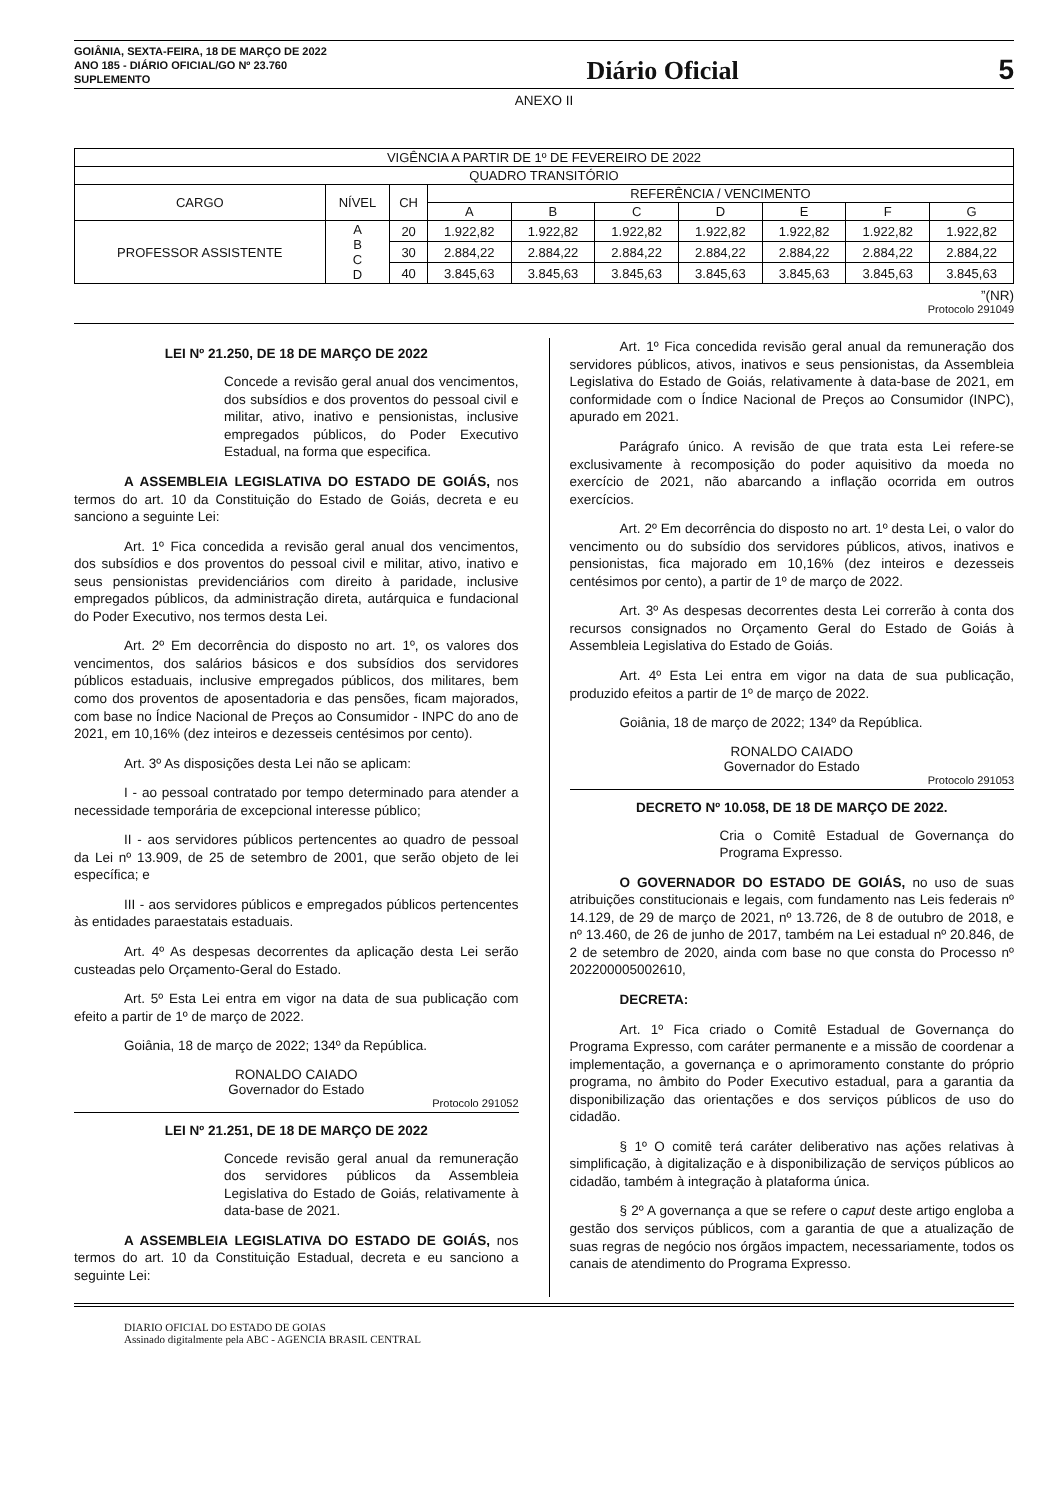GOIÂNIA, SEXTA-FEIRA, 18 DE MARÇO DE 2022
ANO 185 - DIÁRIO OFICIAL/GO Nº 23.760
SUPLEMENTO
Diário Oficial
5
ANEXO II
| VIGÊNCIA A PARTIR DE 1º DE FEVEREIRO DE 2022 | | | | | | | | | |
| QUADRO TRANSITÓRIO | | | | | | | | | |
| CARGO | NÍVEL | CH | REFERÊNCIA / VENCIMENTO | | | | | | |
| | | | A | B | C | D | E | F | G |
| PROFESSOR ASSISTENTE | A B C D | 20 | 1.922,82 | 1.922,82 | 1.922,82 | 1.922,82 | 1.922,82 | 1.922,82 | 1.922,82 |
| | | 30 | 2.884,22 | 2.884,22 | 2.884,22 | 2.884,22 | 2.884,22 | 2.884,22 | 2.884,22 |
| | | 40 | 3.845,63 | 3.845,63 | 3.845,63 | 3.845,63 | 3.845,63 | 3.845,63 | 3.845,63 |
”(NR)
Protocolo 291049
LEI Nº 21.250, DE 18 DE MARÇO DE 2022
Concede a revisão geral anual dos vencimentos, dos subsídios e dos proventos do pessoal civil e militar, ativo, inativo e pensionistas, inclusive empregados públicos, do Poder Executivo Estadual, na forma que especifica.
A ASSEMBLEIA LEGISLATIVA DO ESTADO DE GOIÁS, nos termos do art. 10 da Constituição do Estado de Goiás, decreta e eu sanciono a seguinte Lei:
Art. 1º Fica concedida a revisão geral anual dos vencimentos, dos subsídios e dos proventos do pessoal civil e militar, ativo, inativo e seus pensionistas previdenciários com direito à paridade, inclusive empregados públicos, da administração direta, autárquica e fundacional do Poder Executivo, nos termos desta Lei.
Art. 2º Em decorrência do disposto no art. 1º, os valores dos vencimentos, dos salários básicos e dos subsídios dos servidores públicos estaduais, inclusive empregados públicos, dos militares, bem como dos proventos de aposentadoria e das pensões, ficam majorados, com base no Índice Nacional de Preços ao Consumidor - INPC do ano de 2021, em 10,16% (dez inteiros e dezesseis centésimos por cento).
Art. 3º As disposições desta Lei não se aplicam:
I - ao pessoal contratado por tempo determinado para atender a necessidade temporária de excepcional interesse público;
II - aos servidores públicos pertencentes ao quadro de pessoal da Lei nº 13.909, de 25 de setembro de 2001, que serão objeto de lei específica; e
III - aos servidores públicos e empregados públicos pertencentes às entidades paraestatais estaduais.
Art. 4º As despesas decorrentes da aplicação desta Lei serão custeadas pelo Orçamento-Geral do Estado.
Art. 5º Esta Lei entra em vigor na data de sua publicação com efeito a partir de 1º de março de 2022.
Goiânia, 18 de março de 2022; 134º da República.
RONALDO CAIADO
Governador do Estado
Protocolo 291052
LEI Nº 21.251, DE 18 DE MARÇO DE 2022
Concede revisão geral anual da remuneração dos servidores públicos da Assembleia Legislativa do Estado de Goiás, relativamente à data-base de 2021.
A ASSEMBLEIA LEGISLATIVA DO ESTADO DE GOIÁS, nos termos do art. 10 da Constituição Estadual, decreta e eu sanciono a seguinte Lei:
Art. 1º Fica concedida revisão geral anual da remuneração dos servidores públicos, ativos, inativos e seus pensionistas, da Assembleia Legislativa do Estado de Goiás, relativamente à data-base de 2021, em conformidade com o Índice Nacional de Preços ao Consumidor (INPC), apurado em 2021.
Parágrafo único. A revisão de que trata esta Lei refere-se exclusivamente à recomposição do poder aquisitivo da moeda no exercício de 2021, não abarcando a inflação ocorrida em outros exercícios.
Art. 2º Em decorrência do disposto no art. 1º desta Lei, o valor do vencimento ou do subsídio dos servidores públicos, ativos, inativos e pensionistas, fica majorado em 10,16% (dez inteiros e dezesseis centésimos por cento), a partir de 1º de março de 2022.
Art. 3º As despesas decorrentes desta Lei correrão à conta dos recursos consignados no Orçamento Geral do Estado de Goiás à Assembleia Legislativa do Estado de Goiás.
Art. 4º Esta Lei entra em vigor na data de sua publicação, produzido efeitos a partir de 1º de março de 2022.
Goiânia, 18 de março de 2022; 134º da República.
RONALDO CAIADO
Governador do Estado
Protocolo 291053
DECRETO Nº 10.058, DE 18 DE MARÇO DE 2022.
Cria o Comitê Estadual de Governança do Programa Expresso.
O GOVERNADOR DO ESTADO DE GOIÁS, no uso de suas atribuições constitucionais e legais, com fundamento nas Leis federais nº 14.129, de 29 de março de 2021, nº 13.726, de 8 de outubro de 2018, e nº 13.460, de 26 de junho de 2017, também na Lei estadual nº 20.846, de 2 de setembro de 2020, ainda com base no que consta do Processo nº 202200005002610,
DECRETA:
Art. 1º Fica criado o Comitê Estadual de Governança do Programa Expresso, com caráter permanente e a missão de coordenar a implementação, a governança e o aprimoramento constante do próprio programa, no âmbito do Poder Executivo estadual, para a garantia da disponibilização das orientações e dos serviços públicos de uso do cidadão.
§ 1º O comitê terá caráter deliberativo nas ações relativas à simplificação, à digitalização e à disponibilização de serviços públicos ao cidadão, também à integração à plataforma única.
§ 2º A governança a que se refere o caput deste artigo engloba a gestão dos serviços públicos, com a garantia de que a atualização de suas regras de negócio nos órgãos impactem, necessariamente, todos os canais de atendimento do Programa Expresso.
DIARIO OFICIAL DO ESTADO DE GOIAS
Assinado digitalmente pela ABC - AGENCIA BRASIL CENTRAL